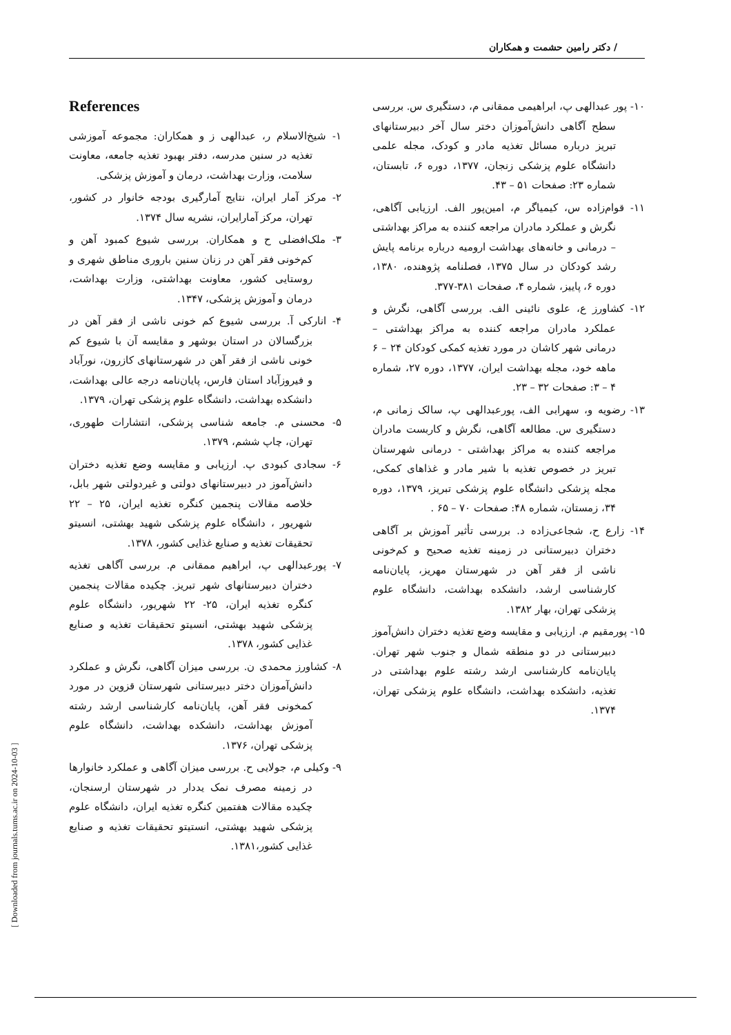/ دکتر رامین حشمت و همکاران
۱۰- پور عبدالهی پ، ابراهیمی ممقانی م، دستگیری س. بررسی سطح آگاهی دانش‌آموزان دختر سال آخر دبیرستانهای تبریز درباره مسائل تغذیه مادر و کودک، مجله علمی دانشگاه علوم پزشکی زنجان، ۱۳۷۷، دوره ۶، تابستان، شماره ۲۳: صفحات ۵۱ – ۴۳.
۱۱- قوام‌زاده س، کیمیاگر م، امین‌پور الف. ارزیابی آگاهی، نگرش و عملکرد مادران مراجعه کننده به مراکز بهداشتی – درمانی و خانه‌های بهداشت ارومیه درباره برنامه پایش رشد کودکان در سال ۱۳۷۵، فصلنامه پژوهنده، ۱۳۸۰، دوره ۶، پاییز، شماره ۴، صفحات ۳۸۱-۳۷۷.
۱۲- کشاورز ع، علوی نائینی الف. بررسی آگاهی، نگرش و عملکرد مادران مراجعه کننده به مراکز بهداشتی – درمانی شهر کاشان در مورد تغذیه کمکی کودکان ۲۴ – ۶ ماهه خود، مجله بهداشت ایران، ۱۳۷۷، دوره ۲۷، شماره ۴ – ۳: صفحات ۳۲ – ۲۳.
۱۳- رضویه و، سهرابی الف، پورعبدالهی پ، سالک زمانی م، دستگیری س. مطالعه آگاهی، نگرش و کاربست مادران مراجعه کننده به مراکز بهداشتی - درمانی شهرستان تبریز در خصوص تغذیه با شیر مادر و غذاهای کمکی، مجله پزشکی دانشگاه علوم پزشکی تبریز، ۱۳۷۹، دوره ۳۴، زمستان، شماره ۴۸: صفحات ۷۰ – ۶۵ .
۱۴- زارع ح، شجاعی‌زاده د. بررسی تأثیر آموزش بر آگاهی دختران دبیرستانی در زمینه تغذیه صحیح و کم‌خونی ناشی از فقر آهن در شهرستان مهریز، پایان‌نامه کارشناسی ارشد، دانشکده بهداشت، دانشگاه علوم پزشکی تهران، بهار ۱۳۸۲.
۱۵- پورمقیم م. ارزیابی و مقایسه وضع تغذیه دختران دانش‌آموز دبیرستانی در دو منطقه شمال و جنوب شهر تهران. پایان‌نامه کارشناسی ارشد رشته علوم بهداشتی در تغذیه، دانشکده بهداشت، دانشگاه علوم پزشکی تهران، ۱۳۷۴.
References
۱- شیخ‌الاسلام ر، عبدالهی ز و همکاران: مجموعه آموزشی تغذیه در سنین مدرسه، دفتر بهبود تغذیه جامعه، معاونت سلامت، وزارت بهداشت، درمان و آموزش پزشکی.
۲- مرکز آمار ایران، نتایج آمارگیری بودجه خانوار در کشور، تهران، مرکز آمارایران، نشریه سال ۱۳۷۴.
۳- ملک‌افضلی ح و همکاران. بررسی شیوع کمبود آهن و کم‌خونی فقر آهن در زنان سنین باروری مناطق شهری و روستایی کشور، معاونت بهداشتی، وزارت بهداشت، درمان و آموزش پزشکی، ۱۳۴۷.
۴- انارکی آ. بررسی شیوع کم خونی ناشی از فقر آهن در بزرگسالان در استان بوشهر و مقایسه آن با شیوع کم خونی ناشی از فقر آهن در شهرستانهای کازرون، نورآباد و فیروزآباد استان فارس، پایان‌نامه درجه عالی بهداشت، دانشکده بهداشت، دانشگاه علوم پزشکی تهران، ۱۳۷۹.
۵- محسنی م. جامعه شناسی پزشکی، انتشارات طهوری، تهران، چاپ ششم، ۱۳۷۹.
۶- سجادی کبودی پ. ارزیابی و مقایسه وضع تغذیه دختران دانش‌آموز در دبیرستانهای دولتی و غیردولتی شهر بابل، خلاصه مقالات پنجمین کنگره تغذیه ایران، ۲۵ – ۲۲ شهریور ، دانشگاه علوم پزشکی شهید بهشتی، انسیتو تحقیقات تغذیه و صنایع غذایی کشور، ۱۳۷۸.
۷- پورعبدالهی پ، ابراهیم ممقانی م. بررسی آگاهی تغذیه دختران دبیرستانهای شهر تبریز. چکیده مقالات پنجمین کنگره تغذیه ایران، ۲۵- ۲۲ شهریور، دانشگاه علوم پزشکی شهید بهشتی، انسیتو تحقیقات تغذیه و صنایع غذایی کشور، ۱۳۷۸.
۸- کشاورز محمدی ن. بررسی میزان آگاهی، نگرش و عملکرد دانش‌آموزان دختر دبیرستانی شهرستان قزوین در مورد کمخونی فقر آهن، پایان‌نامه کارشناسی ارشد رشته آموزش بهداشت، دانشکده بهداشت، دانشگاه علوم پزشکی تهران، ۱۳۷۶.
۹- وکیلی م، جولایی ح. بررسی میزان آگاهی و عملکرد خانوارها در زمینه مصرف نمک یددار در شهرستان ارسنجان، چکیده مقالات هفتمین کنگره تغذیه ایران، دانشگاه علوم پزشکی شهید بهشتی، انستیتو تحقیقات تغذیه و صنایع غذایی کشور،۱۳۸۱.
[ Downloaded from journals.tums.ac.ir on 2024-10-03 ]